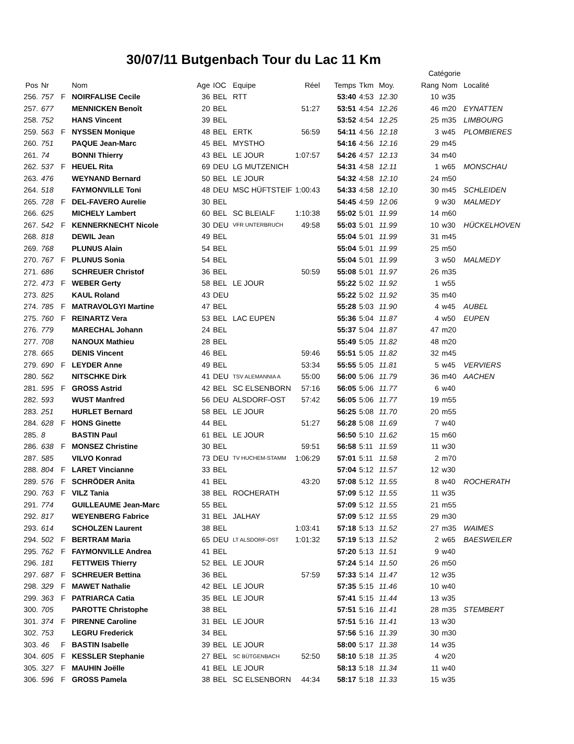30/07/11 Butgenbach Tour du Lac 11 Km
| | | | | | | | | | | | Catégorie | | |
| --- | --- | --- | --- | --- | --- | --- | --- | --- | --- | --- | --- | --- | --- |
| Pos | Nr | | Nom | Age | IOC | Equipe | Réel | Temps | Tkm | Moy. | Rang | Nom | Localité |
| 256. | 757 | F | NOIRFALISE Cecile | 36 | BEL | RTT | | 53:40 | 4:53 | 12.30 | 10 | w35 | |
| 257. | 677 | | MENNICKEN Benoît | 20 | BEL | | 51:27 | 53:51 | 4:54 | 12.26 | 46 | m20 | EYNATTEN |
| 258. | 752 | | HANS Vincent | 39 | BEL | | | 53:52 | 4:54 | 12.25 | 25 | m35 | LIMBOURG |
| 259. | 563 | F | NYSSEN Monique | 48 | BEL | ERTK | 56:59 | 54:11 | 4:56 | 12.18 | 3 | w45 | PLOMBIERES |
| 260. | 751 | | PAQUE Jean-Marc | 45 | BEL | MYSTHO | | 54:16 | 4:56 | 12.16 | 29 | m45 | |
| 261. | 74 | | BONNI Thierry | 43 | BEL | LE JOUR | 1:07:57 | 54:26 | 4:57 | 12.13 | 34 | m40 | |
| 262. | 537 | F | HEUEL Rita | 69 | DEU | LG MUTZENICH | | 54:31 | 4:58 | 12.11 | 1 | w65 | MONSCHAU |
| 263. | 476 | | WEYNAND Bernard | 50 | BEL | LE JOUR | | 54:32 | 4:58 | 12.10 | 24 | m50 | |
| 264. | 518 | | FAYMONVILLE Toni | 48 | DEU | MSC HÜFTSTEIF | 1:00:43 | 54:33 | 4:58 | 12.10 | 30 | m45 | SCHLEIDEN |
| 265. | 728 | F | DEL-FAVERO Aurelie | 30 | BEL | | | 54:45 | 4:59 | 12.06 | 9 | w30 | MALMEDY |
| 266. | 625 | | MICHELY Lambert | 60 | BEL | SC BLEIALF | 1:10:38 | 55:02 | 5:01 | 11.99 | 14 | m60 | |
| 267. | 542 | F | KENNERKNECHT Nicole | 30 | DEU | VFR UNTERBRUCH | 49:58 | 55:03 | 5:01 | 11.99 | 10 | w30 | HÜCKELHOVEN |
| 268. | 818 | | DEWIL Jean | 49 | BEL | | | 55:04 | 5:01 | 11.99 | 31 | m45 | |
| 269. | 768 | | PLUNUS Alain | 54 | BEL | | | 55:04 | 5:01 | 11.99 | 25 | m50 | |
| 270. | 767 | F | PLUNUS Sonia | 54 | BEL | | | 55:04 | 5:01 | 11.99 | 3 | w50 | MALMEDY |
| 271. | 686 | | SCHREUER Christof | 36 | BEL | | 50:59 | 55:08 | 5:01 | 11.97 | 26 | m35 | |
| 272. | 473 | F | WEBER Gerty | 58 | BEL | LE JOUR | | 55:22 | 5:02 | 11.92 | 1 | w55 | |
| 273. | 825 | | KAUL Roland | 43 | DEU | | | 55:22 | 5:02 | 11.92 | 35 | m40 | |
| 274. | 785 | F | MATRAVOLGYI Martine | 47 | BEL | | | 55:28 | 5:03 | 11.90 | 4 | w45 | AUBEL |
| 275. | 760 | F | REINARTZ Vera | 53 | BEL | LAC EUPEN | | 55:36 | 5:04 | 11.87 | 4 | w50 | EUPEN |
| 276. | 779 | | MARECHAL Johann | 24 | BEL | | | 55:37 | 5:04 | 11.87 | 47 | m20 | |
| 277. | 708 | | NANOUX Mathieu | 28 | BEL | | | 55:49 | 5:05 | 11.82 | 48 | m20 | |
| 278. | 665 | | DENIS Vincent | 46 | BEL | | 59:46 | 55:51 | 5:05 | 11.82 | 32 | m45 | |
| 279. | 690 | F | LEYDER Anne | 49 | BEL | | 53:34 | 55:55 | 5:05 | 11.81 | 5 | w45 | VERVIERS |
| 280. | 562 | | NITSCHKE Dirk | 41 | DEU | TSV ALEMANNIA A | 55:00 | 56:00 | 5:06 | 11.79 | 36 | m40 | AACHEN |
| 281. | 595 | F | GROSS Astrid | 42 | BEL | SC ELSENBORN | 57:16 | 56:05 | 5:06 | 11.77 | 6 | w40 | |
| 282. | 593 | | WUST Manfred | 56 | DEU | ALSDORF-OST | 57:42 | 56:05 | 5:06 | 11.77 | 19 | m55 | |
| 283. | 251 | | HURLET Bernard | 58 | BEL | LE JOUR | | 56:25 | 5:08 | 11.70 | 20 | m55 | |
| 284. | 628 | F | HONS Ginette | 44 | BEL | | 51:27 | 56:28 | 5:08 | 11.69 | 7 | w40 | |
| 285. | 8 | | BASTIN Paul | 61 | BEL | LE JOUR | | 56:50 | 5:10 | 11.62 | 15 | m60 | |
| 286. | 638 | F | MONSEZ Christine | 30 | BEL | | 59:51 | 56:58 | 5:11 | 11.59 | 11 | w30 | |
| 287. | 585 | | VILVO Konrad | 73 | DEU | TV HUCHEM-STAMM | 1:06:29 | 57:01 | 5:11 | 11.58 | 2 | m70 | |
| 288. | 804 | F | LARET Vincianne | 33 | BEL | | | 57:04 | 5:12 | 11.57 | 12 | w30 | |
| 289. | 576 | F | SCHRÖDER Anita | 41 | BEL | | 43:20 | 57:08 | 5:12 | 11.55 | 8 | w40 | ROCHERATH |
| 290. | 763 | F | VILZ Tania | 38 | BEL | ROCHERATH | | 57:09 | 5:12 | 11.55 | 11 | w35 | |
| 291. | 774 | | GUILLEAUME Jean-Marc | 55 | BEL | | | 57:09 | 5:12 | 11.55 | 21 | m55 | |
| 292. | 817 | | WEYENBERG Fabrice | 31 | BEL | JALHAY | | 57:09 | 5:12 | 11.55 | 29 | m30 | |
| 293. | 614 | | SCHOLZEN Laurent | 38 | BEL | | 1:03:41 | 57:18 | 5:13 | 11.52 | 27 | m35 | WAIMES |
| 294. | 502 | F | BERTRAM Maria | 65 | DEU | LT ALSDORF-OST | 1:01:32 | 57:19 | 5:13 | 11.52 | 2 | w65 | BAESWEILER |
| 295. | 762 | F | FAYMONVILLE Andrea | 41 | BEL | | | 57:20 | 5:13 | 11.51 | 9 | w40 | |
| 296. | 181 | | FETTWEIS Thierry | 52 | BEL | LE JOUR | | 57:24 | 5:14 | 11.50 | 26 | m50 | |
| 297. | 687 | F | SCHREUER Bettina | 36 | BEL | | 57:59 | 57:33 | 5:14 | 11.47 | 12 | w35 | |
| 298. | 329 | F | MAWET Nathalie | 42 | BEL | LE JOUR | | 57:35 | 5:15 | 11.46 | 10 | w40 | |
| 299. | 363 | F | PATRIARCA Catia | 35 | BEL | LE JOUR | | 57:41 | 5:15 | 11.44 | 13 | w35 | |
| 300. | 705 | | PAROTTE Christophe | 38 | BEL | | | 57:51 | 5:16 | 11.41 | 28 | m35 | STEMBERT |
| 301. | 374 | F | PIRENNE Caroline | 31 | BEL | LE JOUR | | 57:51 | 5:16 | 11.41 | 13 | w30 | |
| 302. | 753 | | LEGRU Frederick | 34 | BEL | | | 57:56 | 5:16 | 11.39 | 30 | m30 | |
| 303. | 46 | F | BASTIN Isabelle | 39 | BEL | LE JOUR | | 58:00 | 5:17 | 11.38 | 14 | w35 | |
| 304. | 605 | F | KESSLER Stephanie | 27 | BEL | SC BÜTGENBACH | 52:50 | 58:10 | 5:18 | 11.35 | 4 | w20 | |
| 305. | 327 | F | MAUHIN Joëlle | 41 | BEL | LE JOUR | | 58:13 | 5:18 | 11.34 | 11 | w40 | |
| 306. | 596 | F | GROSS Pamela | 38 | BEL | SC ELSENBORN | 44:34 | 58:17 | 5:18 | 11.33 | 15 | w35 | |